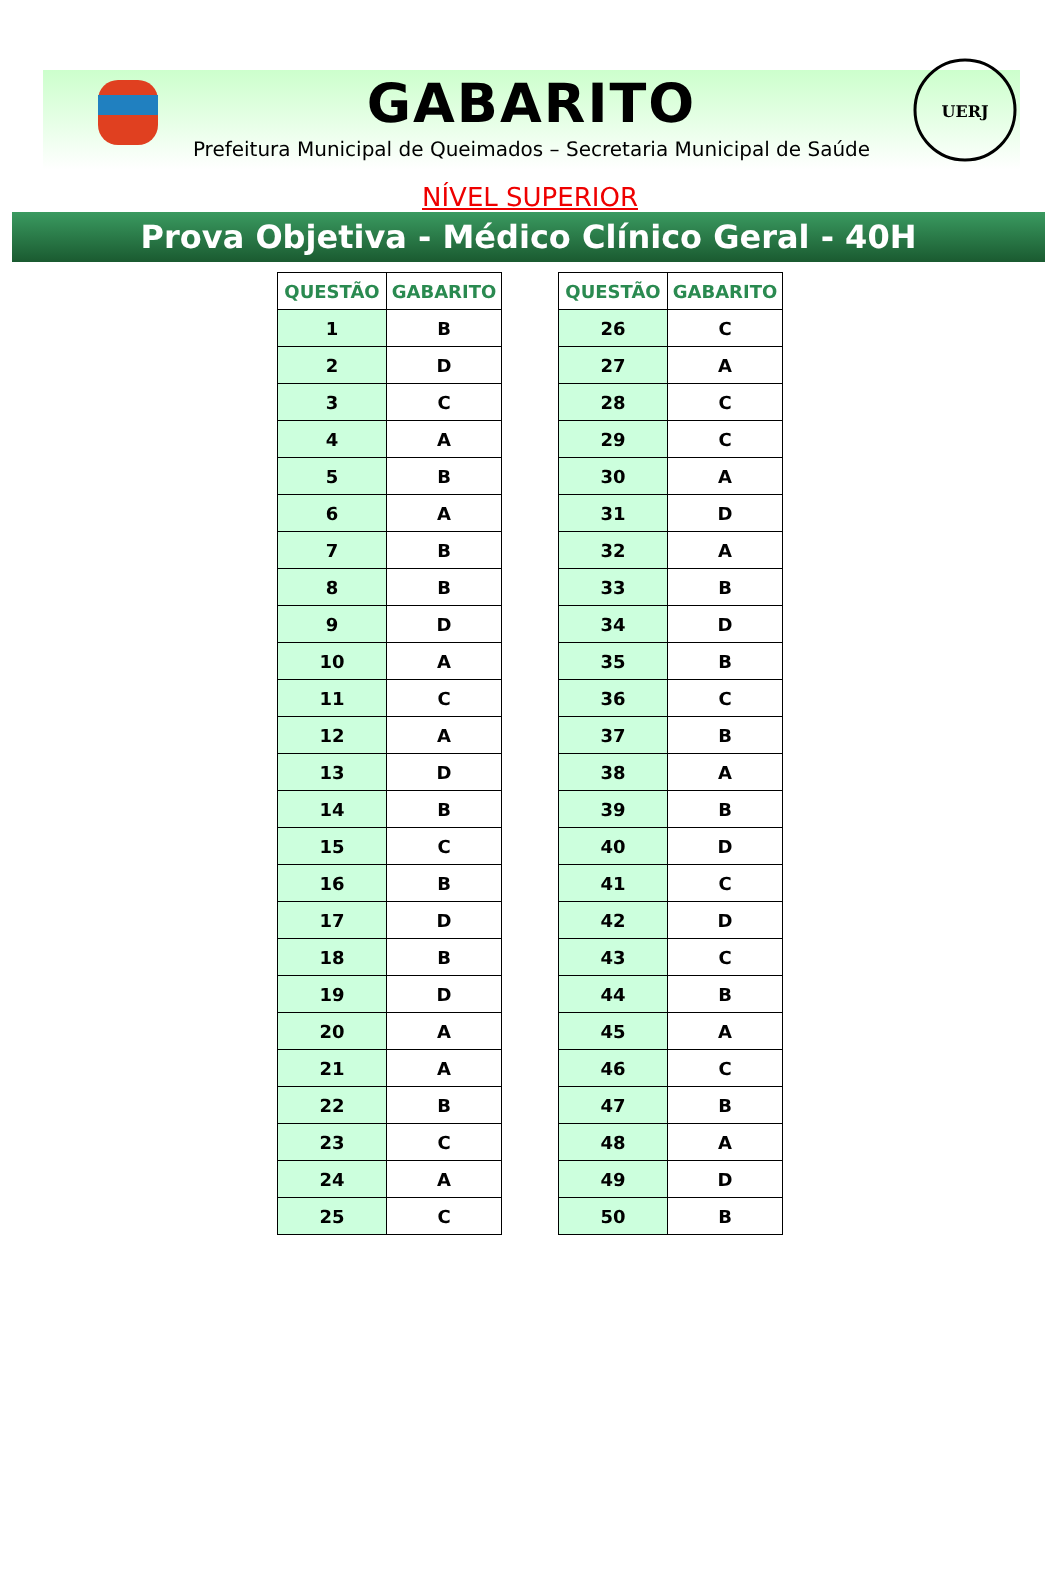UERJ
GABARITO
Prefeitura Municipal de Queimados – Secretaria Municipal de Saúde
NÍVEL SUPERIOR
Prova Objetiva - Médico Clínico Geral - 40H
| QUESTÃO | GABARITO |
| --- | --- |
| 1 | B |
| 2 | D |
| 3 | C |
| 4 | A |
| 5 | B |
| 6 | A |
| 7 | B |
| 8 | B |
| 9 | D |
| 10 | A |
| 11 | C |
| 12 | A |
| 13 | D |
| 14 | B |
| 15 | C |
| 16 | B |
| 17 | D |
| 18 | B |
| 19 | D |
| 20 | A |
| 21 | A |
| 22 | B |
| 23 | C |
| 24 | A |
| 25 | C |
| QUESTÃO | GABARITO |
| --- | --- |
| 26 | C |
| 27 | A |
| 28 | C |
| 29 | C |
| 30 | A |
| 31 | D |
| 32 | A |
| 33 | B |
| 34 | D |
| 35 | B |
| 36 | C |
| 37 | B |
| 38 | A |
| 39 | B |
| 40 | D |
| 41 | C |
| 42 | D |
| 43 | C |
| 44 | B |
| 45 | A |
| 46 | C |
| 47 | B |
| 48 | A |
| 49 | D |
| 50 | B |